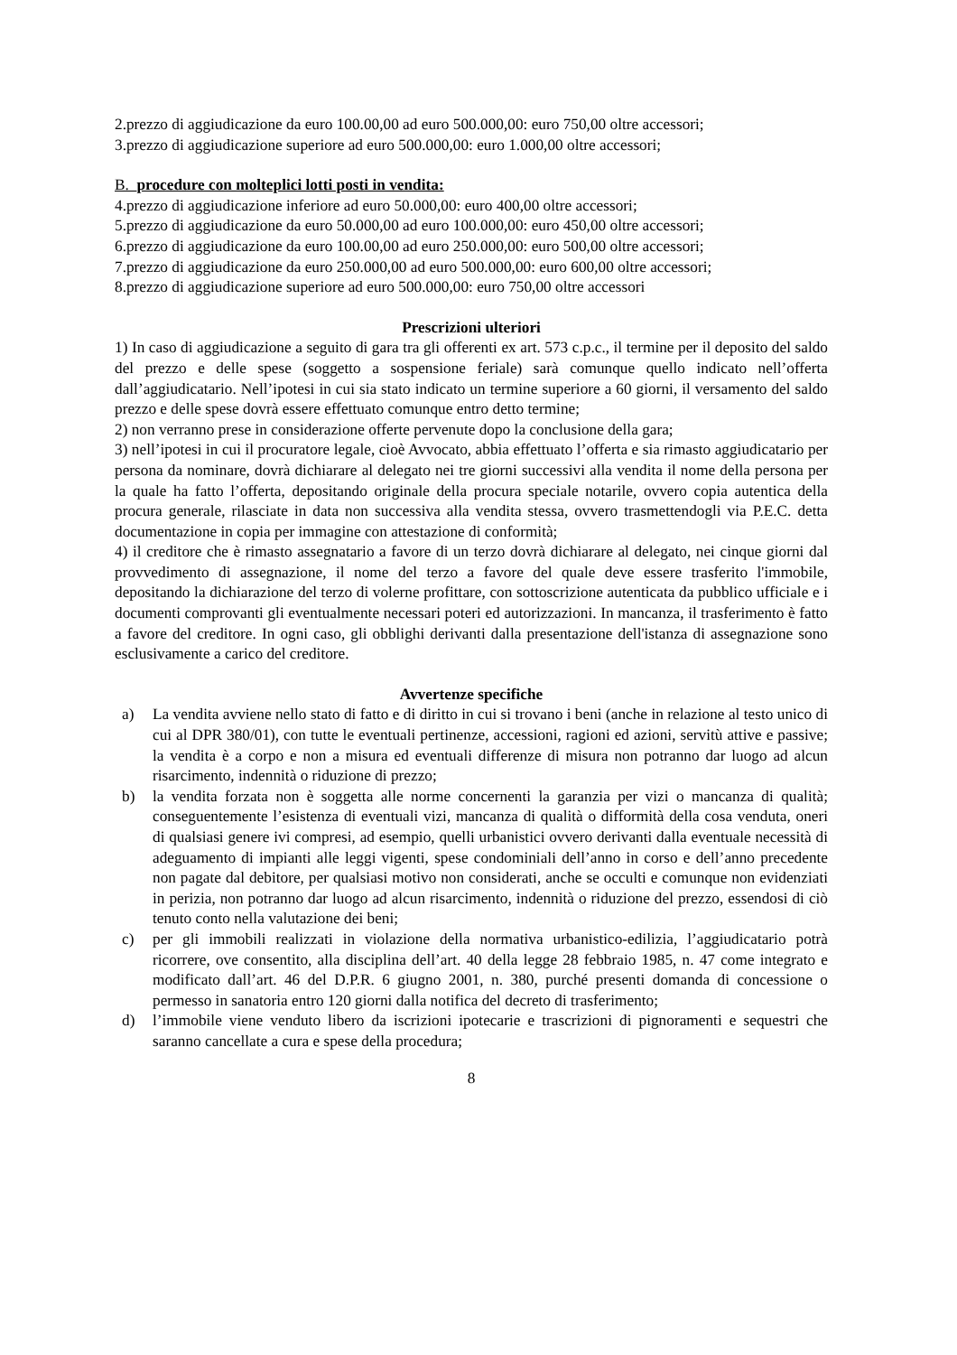2.prezzo di aggiudicazione da euro 100.00,00 ad euro 500.000,00: euro 750,00 oltre accessori;
3.prezzo di aggiudicazione superiore ad euro 500.000,00: euro 1.000,00 oltre accessori;
B. procedure con molteplici lotti posti in vendita:
4.prezzo di aggiudicazione inferiore ad euro 50.000,00: euro 400,00 oltre accessori;
5.prezzo di aggiudicazione da euro 50.000,00 ad euro 100.000,00: euro 450,00 oltre accessori;
6.prezzo di aggiudicazione da euro 100.00,00 ad euro 250.000,00: euro 500,00 oltre accessori;
7.prezzo di aggiudicazione da euro 250.000,00 ad euro 500.000,00: euro 600,00 oltre accessori;
8.prezzo di aggiudicazione superiore ad euro 500.000,00: euro 750,00 oltre accessori
Prescrizioni ulteriori
1) In caso di aggiudicazione a seguito di gara tra gli offerenti ex art. 573 c.p.c., il termine per il deposito del saldo del prezzo e delle spese (soggetto a sospensione feriale) sarà comunque quello indicato nell’offerta dall’aggiudicatario. Nell’ipotesi in cui sia stato indicato un termine superiore a 60 giorni, il versamento del saldo prezzo e delle spese dovrà essere effettuato comunque entro detto termine;
2) non verranno prese in considerazione offerte pervenute dopo la conclusione della gara;
3) nell’ipotesi in cui il procuratore legale, cioè Avvocato, abbia effettuato l’offerta e sia rimasto aggiudicatario per persona da nominare, dovrà dichiarare al delegato nei tre giorni successivi alla vendita il nome della persona per la quale ha fatto l’offerta, depositando originale della procura speciale notarile, ovvero copia autentica della procura generale, rilasciate in data non successiva alla vendita stessa, ovvero trasmettendogli via P.E.C. detta documentazione in copia per immagine con attestazione di conformità;
4) il creditore che è rimasto assegnatario a favore di un terzo dovrà dichiarare al delegato, nei cinque giorni dal provvedimento di assegnazione, il nome del terzo a favore del quale deve essere trasferito l'immobile, depositando la dichiarazione del terzo di volerne profittare, con sottoscrizione autenticata da pubblico ufficiale e i documenti comprovanti gli eventualmente necessari poteri ed autorizzazioni. In mancanza, il trasferimento è fatto a favore del creditore. In ogni caso, gli obblighi derivanti dalla presentazione dell'istanza di assegnazione sono esclusivamente a carico del creditore.
Avvertenze specifiche
a) La vendita avviene nello stato di fatto e di diritto in cui si trovano i beni (anche in relazione al testo unico di cui al DPR 380/01), con tutte le eventuali pertinenze, accessioni, ragioni ed azioni, servitù attive e passive; la vendita è a corpo e non a misura ed eventuali differenze di misura non potranno dar luogo ad alcun risarcimento, indennità o riduzione di prezzo;
b) la vendita forzata non è soggetta alle norme concernenti la garanzia per vizi o mancanza di qualità; conseguentemente l’esistenza di eventuali vizi, mancanza di qualità o difformità della cosa venduta, oneri di qualsiasi genere ivi compresi, ad esempio, quelli urbanistici ovvero derivanti dalla eventuale necessità di adeguamento di impianti alle leggi vigenti, spese condominiali dell’anno in corso e dell’anno precedente non pagate dal debitore, per qualsiasi motivo non considerati, anche se occulti e comunque non evidenziati in perizia, non potranno dar luogo ad alcun risarcimento, indennità o riduzione del prezzo, essendosi di ciò tenuto conto nella valutazione dei beni;
c) per gli immobili realizzati in violazione della normativa urbanistico-edilizia, l’aggiudicatario potrà ricorrere, ove consentito, alla disciplina dell’art. 40 della legge 28 febbraio 1985, n. 47 come integrato e modificato dall’art. 46 del D.P.R. 6 giugno 2001, n. 380, purché presenti domanda di concessione o permesso in sanatoria entro 120 giorni dalla notifica del decreto di trasferimento;
d) l’immobile viene venduto libero da iscrizioni ipotecarie e trascrizioni di pignoramenti e sequestri che saranno cancellate a cura e spese della procedura;
8